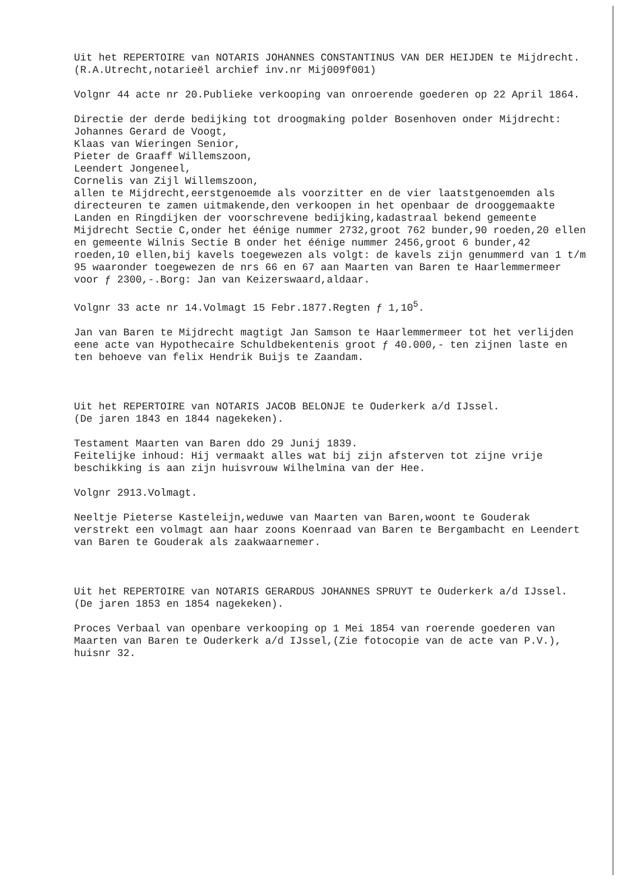Uit het REPERTOIRE van NOTARIS JOHANNES CONSTANTINUS VAN DER HEIJDEN te Mijdrecht.
(R.A.Utrecht,notarieël archief inv.nr Mij009f001)
Volgnr 44 acte nr 20.Publieke verkooping van onroerende goederen op 22 April 1864.
Directie der derde bedijking tot droogmaking polder Bosenhoven onder Mijdrecht:
Johannes Gerard de Voogt,
Klaas van Wieringen Senior,
Pieter de Graaff Willemszoon,
Leendert Jongeneel,
Cornelis van Zijl Willemszoon,
allen te Mijdrecht,eerstgenoemde als voorzitter en de vier laatstgenoemden als directeuren te zamen uitmakende,den verkoopen in het openbaar de drooggemaakte Landen en Ringdijken der voorschrevene bedijking,kadastraal bekend gemeente Mijdrecht Sectie C,onder het éénige nummer 2732,groot 762 bunder,90 roeden,20 ellen en gemeente Wilnis Sectie B onder het éénige nummer 2456,groot 6 bunder,42 roeden,10 ellen,bij kavels toegewezen als volgt: de kavels zijn genummerd van 1 t/m 95 waaronder toegewezen de nrs 66 en 67 aan Maarten van Baren te Haarlemmermeer voor ƒ 2300,-.Borg: Jan van Keizerswaard,aldaar.
Volgnr 33 acte nr 14.Volmagt 15 Febr.1877.Regten ƒ 1,10<sup>5</sup>.
Jan van Baren te Mijdrecht magtigt Jan Samson te Haarlemmermeer tot het verlijden eene acte van Hypothecaire Schuldbekentenis groot ƒ 40.000,- ten zijnen laste en ten behoeve van felix Hendrik Buijs te Zaandam.
Uit het REPERTOIRE van NOTARIS JACOB BELONJE te Ouderkerk a/d IJssel.
(De jaren 1843 en 1844 nagekeken).
Testament Maarten van Baren ddo 29 Junij 1839.
Feitelijke inhoud: Hij vermaakt alles wat bij zijn afsterven tot zijne vrije beschikking is aan zijn huisvrouw Wilhelmina van der Hee.
Volgnr 2913.Volmagt.
Neeltje Pieterse Kasteleijn,weduwe van Maarten van Baren,woont te Gouderak verstrekt een volmagt aan haar zoons Koenraad van Baren te Bergambacht en Leendert van Baren te Gouderak als zaakwaarnemer.
Uit het REPERTOIRE van NOTARIS GERARDUS JOHANNES SPRUYT te Ouderkerk a/d IJssel.
(De jaren 1853 en 1854 nagekeken).
Proces Verbaal van openbare verkooping op 1 Mei 1854 van roerende goederen van Maarten van Baren te Ouderkerk a/d IJssel,(Zie fotocopie van de acte van P.V.), huisnr 32.